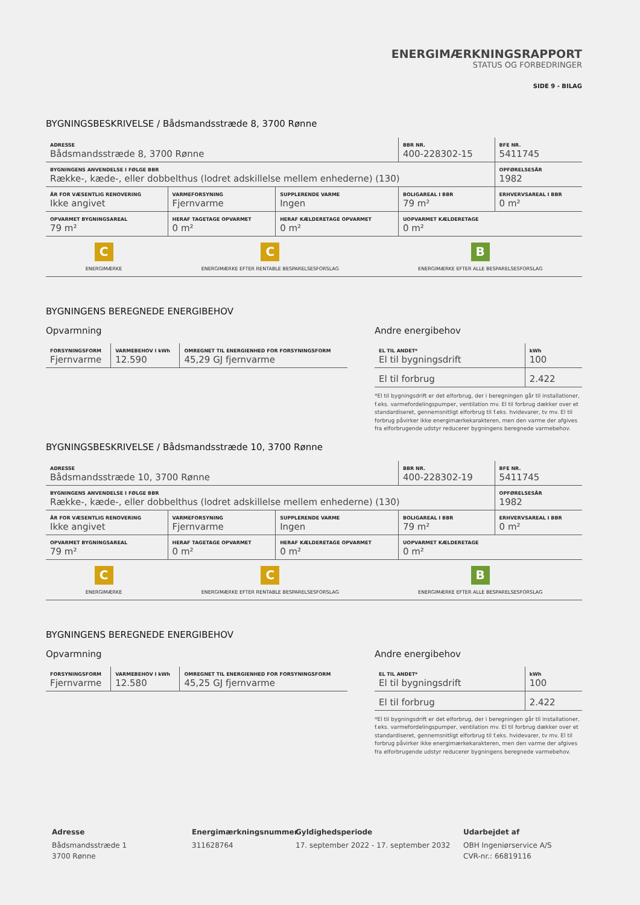ENERGIMÆRKNINGSRAPPORT
STATUS OG FORBEDRINGER
SIDE 9 - BILAG
BYGNINGSBESKRIVELSE / Bådsmandsstræde 8, 3700 Rønne
| ADRESSE Bådsmandsstræde 8, 3700 Rønne | | | BBR NR. 400-228302-15 | BFE NR. 5411745 |
| BYGNINGENS ANVENDELSE I FØLGE BBR Række-, kæde-, eller dobbelthus (lodret adskillelse mellem enhederne) (130) | | | | OPFØRELSESÅR 1982 |
| ÅR FOR VÆSENTLIG RENOVERING Ikke angivet | VARMEFORSYNING Fjernvarme | SUPPLERENDE VARME Ingen | BOLIGAREAL I BBR 79 m² | ERHVERVSAREAL I BBR 0 m² |
| OPVARMET BYGNINGSAREAL 79 m² | HERAF TAGETAGE OPVARMET 0 m² | HERAF KÆLDERETAGE OPVARMET 0 m² | UOPVARMET KÆLDERETAGE 0 m² | |
C
ENERGIMÆRKE
C
ENERGIMÆRKE EFTER RENTABLE BESPARELSESFORSLAG
B
ENERGIMÆRKE EFTER ALLE BESPARELSESFORSLAG
BYGNINGENS BEREGNEDE ENERGIBEHOV
Opvarmning
| FORSYNINGSFORM Fjernvarme | VARMEBEHOV I kWh 12.590 | OMREGNET TIL ENERGIENHED FOR FORSYNINGSFORM 45,29 GJ fjernvarme |
Andre energibehov
| EL TIL ANDET* El til bygningsdrift | kWh 100 |
| El til forbrug | 2.422 |
*El til bygningsdrift er det elforbrug, der i beregningen går til installationer, f.eks. varmefordelingspumper, ventilation mv. El til forbrug dækker over et standardiseret, gennemsnitligt elforbrug til f.eks. hvidevarer, tv mv. El til forbrug påvirker ikke energimærkekarakteren, men den varme der afgives fra elforbrugende udstyr reducerer bygningens beregnede varmebehov.
BYGNINGSBESKRIVELSE / Bådsmandsstræde 10, 3700 Rønne
| ADRESSE Bådsmandsstræde 10, 3700 Rønne | | | BBR NR. 400-228302-19 | BFE NR. 5411745 |
| BYGNINGENS ANVENDELSE I FØLGE BBR Række-, kæde-, eller dobbelthus (lodret adskillelse mellem enhederne) (130) | | | | OPFØRELSESÅR 1982 |
| ÅR FOR VÆSENTLIG RENOVERING Ikke angivet | VARMEFORSYNING Fjernvarme | SUPPLERENDE VARME Ingen | BOLIGAREAL I BBR 79 m² | ERHVERVSAREAL I BBR 0 m² |
| OPVARMET BYGNINGSAREAL 79 m² | HERAF TAGETAGE OPVARMET 0 m² | HERAF KÆLDERETAGE OPVARMET 0 m² | UOPVARMET KÆLDERETAGE 0 m² | |
C
ENERGIMÆRKE
C
ENERGIMÆRKE EFTER RENTABLE BESPARELSESFORSLAG
B
ENERGIMÆRKE EFTER ALLE BESPARELSESFORSLAG
BYGNINGENS BEREGNEDE ENERGIBEHOV
Opvarmning
| FORSYNINGSFORM Fjernvarme | VARMEBEHOV I kWh 12.580 | OMREGNET TIL ENERGIENHED FOR FORSYNINGSFORM 45,25 GJ fjernvarme |
Andre energibehov
| EL TIL ANDET* El til bygningsdrift | kWh 100 |
| El til forbrug | 2.422 |
*El til bygningsdrift er det elforbrug, der i beregningen går til installationer, f.eks. varmefordelingspumper, ventilation mv. El til forbrug dækker over et standardiseret, gennemsnitligt elforbrug til f.eks. hvidevarer, tv mv. El til forbrug påvirker ikke energimærkekarakteren, men den varme der afgives fra elforbrugende udstyr reducerer bygningens beregnede varmebehov.
Adresse
Bådsmandsstræde 1
3700 Rønne
Energimærkningsnummer
311628764
Gyldighedsperiode
17. september 2022 - 17. september 2032
Udarbejdet af
OBH Ingeniørservice A/S
CVR-nr.: 66819116